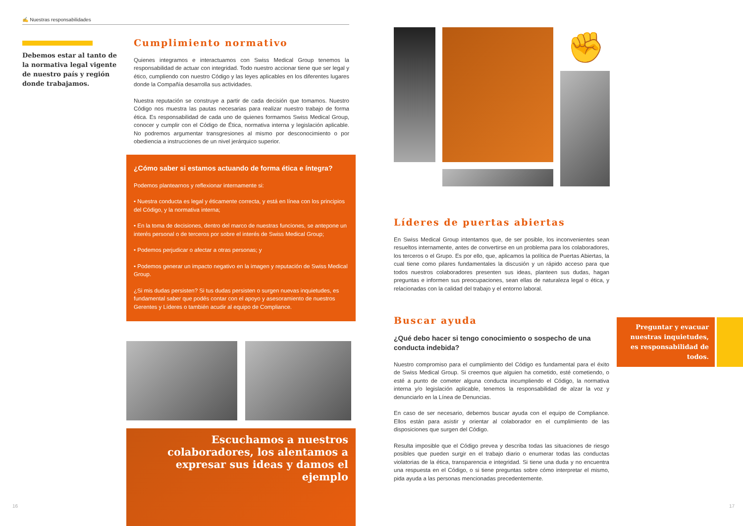✍ Nuestras responsabilidades
Debemos estar al tanto de la normativa legal vigente de nuestro país y región donde trabajamos.
Cumplimiento normativo
Quienes integramos e interactuamos con Swiss Medical Group tenemos la responsabilidad de actuar con integridad. Todo nuestro accionar tiene que ser legal y ético, cumpliendo con nuestro Código y las leyes aplicables en los diferentes lugares donde la Compañía desarrolla sus actividades.
Nuestra reputación se construye a partir de cada decisión que tomamos. Nuestro Código nos muestra las pautas necesarias para realizar nuestro trabajo de forma ética. Es responsabilidad de cada uno de quienes formamos Swiss Medical Group, conocer y cumplir con el Código de Ética, normativa interna y legislación aplicable. No podremos argumentar transgresiones al mismo por desconocimiento o por obediencia a instrucciones de un nivel jerárquico superior.
¿Cómo saber si estamos actuando de forma ética e íntegra?
Podemos plantearnos y reflexionar internamente si:
• Nuestra conducta es legal y éticamente correcta, y está en línea con los principios del Código, y la normativa interna;
• En la toma de decisiones, dentro del marco de nuestras funciones, se antepone un interés personal o de terceros por sobre el interés de Swiss Medical Group;
• Podemos perjudicar o afectar a otras personas; y
• Podemos generar un impacto negativo en la imagen y reputación de Swiss Medical Group.
¿Si mis dudas persisten? Si tus dudas persisten o surgen nuevas inquietudes, es fundamental saber que podés contar con el apoyo y asesoramiento de nuestros Gerentes y Líderes o también acudir al equipo de Compliance.
Escuchamos a nuestros colaboradores, los alentamos a expresar sus ideas y damos el ejemplo
16
✊
Líderes de puertas abiertas
En Swiss Medical Group intentamos que, de ser posible, los inconvenientes sean resueltos internamente, antes de convertirse en un problema para los colaboradores, los terceros o el Grupo. Es por ello, que, aplicamos la política de Puertas Abiertas, la cual tiene como pilares fundamentales la discusión y un rápido acceso para que todos nuestros colaboradores presenten sus ideas, planteen sus dudas, hagan preguntas e informen sus preocupaciones, sean ellas de naturaleza legal o ética, y relacionadas con la calidad del trabajo y el entorno laboral.
Buscar ayuda
¿Qué debo hacer si tengo conocimiento o sospecho de una conducta indebida?
Nuestro compromiso para el cumplimiento del Código es fundamental para el éxito de Swiss Medical Group. Si creemos que alguien ha cometido, esté cometiendo, o esté a punto de cometer alguna conducta incumpliendo el Código, la normativa interna y/o legislación aplicable, tenemos la responsabilidad de alzar la voz y denunciarlo en la Línea de Denuncias.
En caso de ser necesario, debemos buscar ayuda con el equipo de Compliance. Ellos están para asistir y orientar al colaborador en el cumplimiento de las disposiciones que surgen del Código.
Resulta imposible que el Código prevea y describa todas las situaciones de riesgo posibles que pueden surgir en el trabajo diario o enumerar todas las conductas violatorias de la ética, transparencia e integridad. Si tiene una duda y no encuentra una respuesta en el Código, o si tiene preguntas sobre cómo interpretar el mismo, pida ayuda a las personas mencionadas precedentemente.
Preguntar y evacuar nuestras inquietudes, es responsabilidad de todos.
17